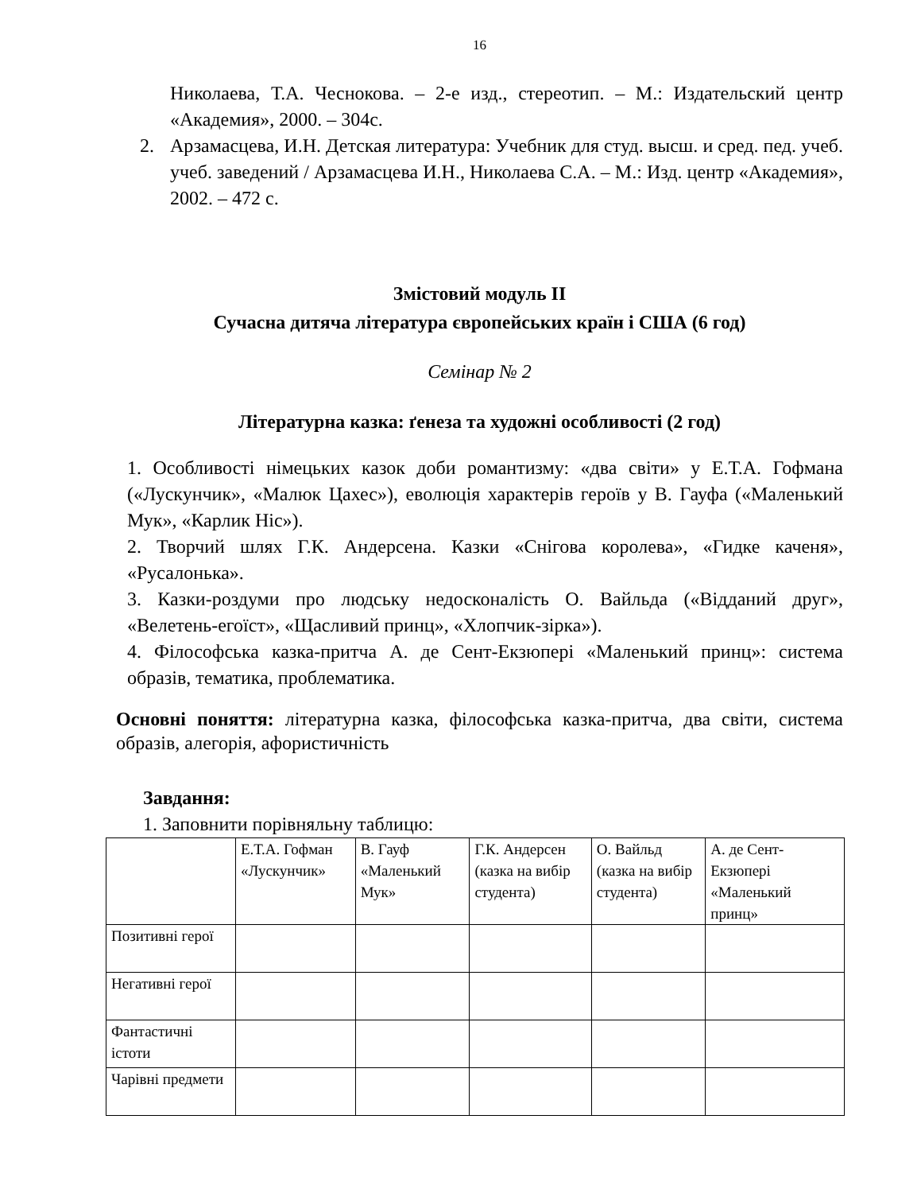16
Николаева, Т.А. Чеснокова. – 2-е изд., стереотип. – М.: Издательский центр «Академия», 2000. – 304с.
2. Арзамасцева, И.Н. Детская литература: Учебник для студ. высш. и сред. пед. учеб. учеб. заведений / Арзамасцева И.Н., Николаева С.А. – М.: Изд. центр «Академия», 2002. – 472 с.
Змістовий модуль ІІ
Сучасна дитяча література європейських країн і США (6 год)
Семінар № 2
Літературна казка: ґенеза та художні особливості (2 год)
1. Особливості німецьких казок доби романтизму: «два світи» у Е.Т.А. Гофмана («Лускунчик», «Малюк Цахес»), еволюція характерів героїв у В. Гауфа («Маленький Мук», «Карлик Ніс»).
2. Творчий шлях Г.К. Андерсена. Казки «Снігова королева», «Гидке каченя», «Русалонька».
3. Казки-роздуми про людську недосконалість О. Вайльда («Відданий друг», «Велетень-егоїст», «Щасливий принц», «Хлопчик-зірка»).
4. Філософська казка-притча А. де Сент-Екзюпері «Маленький принц»: система образів, тематика, проблематика.
Основні поняття: літературна казка, філософська казка-притча, два світи, система образів, алегорія, афористичність
Завдання:
1. Заповнити порівняльну таблицю:
| | Е.Т.А. Гофман «Лускунчик» | В. Гауф «Маленький Мук» | Г.К. Андерсен (казка на вибір студента) | О. Вайльд (казка на вибір студента) | А. де Сент-Екзюпері «Маленький принц» |
| Позитивні герої | | | | | |
| Негативні герої | | | | | |
| Фантастичні істоти | | | | | |
| Чарівні предмети | | | | | |